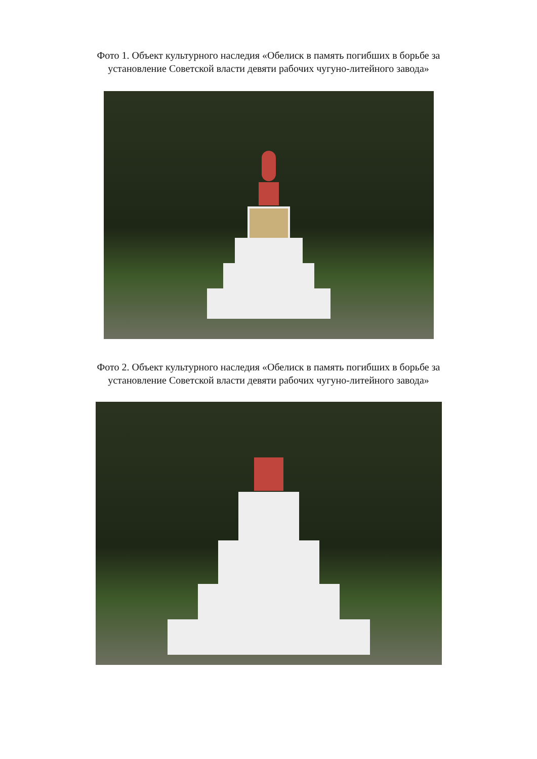Фото 1. Объект культурного наследия «Обелиск в память погибших в борьбе за установление Советской власти девяти рабочих чугуно-литейного завода»
Фото 2. Объект культурного наследия «Обелиск в память погибших в борьбе за установление Советской власти девяти рабочих чугуно-литейного завода»